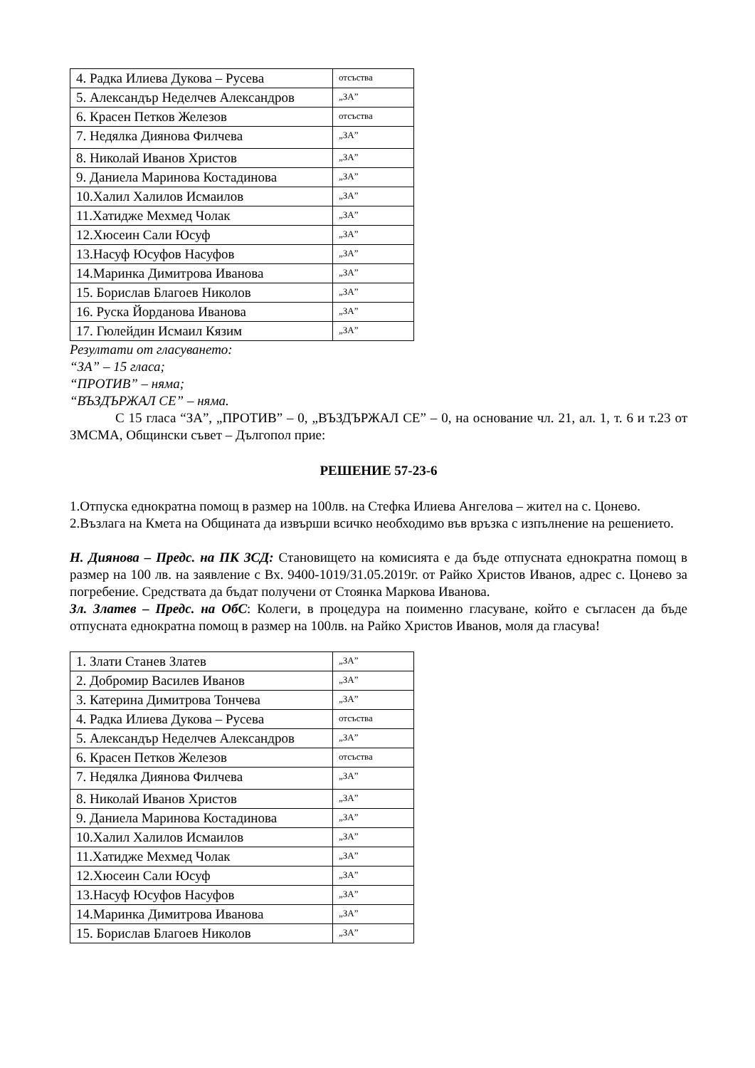| 4. Радка Илиева Дукова – Русева | отсъства |
| 5. Александър Неделчев Александров | „ЗА” |
| 6. Красен Петков Железов | отсъства |
| 7. Недялка Диянова Филчева | „ЗА” |
| 8. Николай Иванов Христов | „ЗА” |
| 9. Даниела Маринова Костадинова | „ЗА” |
| 10.Халил Халилов Исмаилов | „ЗА” |
| 11.Хатидже Мехмед Чолак | „ЗА” |
| 12.Хюсеин Сали Юсуф | „ЗА” |
| 13.Насуф Юсуфов Насуфов | „ЗА” |
| 14.Маринка Димитрова Иванова | „ЗА” |
| 15. Борислав Благоев Николов | „ЗА” |
| 16. Руска Йорданова Иванова | „ЗА” |
| 17. Гюлейдин Исмаил Кязим | „ЗА” |
Резултати от гласуването:
“ЗА” – 15 гласа;
“ПРОТИВ” – няма;
“ВЪЗДЪРЖАЛ СЕ” – няма.
С 15 гласа “ЗА”, „ПРОТИВ” – 0, „ВЪЗДЪРЖАЛ СЕ” – 0, на основание чл. 21, ал. 1, т. 6 и т.23 от ЗМСМА, Общински съвет – Дългопол прие:
РЕШЕНИЕ 57-23-6
1.Отпуска еднократна помощ в размер на 100лв. на Стефка Илиева Ангелова – жител на с. Цонево.
2.Възлага на Кмета на Общината да извърши всичко необходимо във връзка с изпълнение на решението.
Н. Диянова – Предс. на ПК ЗСД: Становището на комисията е да бъде отпусната еднократна помощ в размер на 100 лв. на заявление с Вх. 9400-1019/31.05.2019г. от Райко Христов Иванов, адрес с. Цонево за погребение. Средствата да бъдат получени от Стоянка Маркова Иванова.
Зл. Златев – Предс. на ОбС: Колеги, в процедура на поименно гласуване, който е съгласен да бъде отпусната еднократна помощ в размер на 100лв. на Райко Христов Иванов, моля да гласува!
| 1. Злати Станев Златев | „ЗА” |
| 2. Добромир Василев Иванов | „ЗА” |
| 3. Катерина Димитрова Тончева | „ЗА” |
| 4. Радка Илиева Дукова – Русева | отсъства |
| 5. Александър Неделчев Александров | „ЗА” |
| 6. Красен Петков Железов | отсъства |
| 7. Недялка Диянова Филчева | „ЗА” |
| 8. Николай Иванов Христов | „ЗА” |
| 9. Даниела Маринова Костадинова | „ЗА” |
| 10.Халил Халилов Исмаилов | „ЗА” |
| 11.Хатидже Мехмед Чолак | „ЗА” |
| 12.Хюсеин Сали Юсуф | „ЗА” |
| 13.Насуф Юсуфов Насуфов | „ЗА” |
| 14.Маринка Димитрова Иванова | „ЗА” |
| 15. Борислав Благоев Николов | „ЗА” |